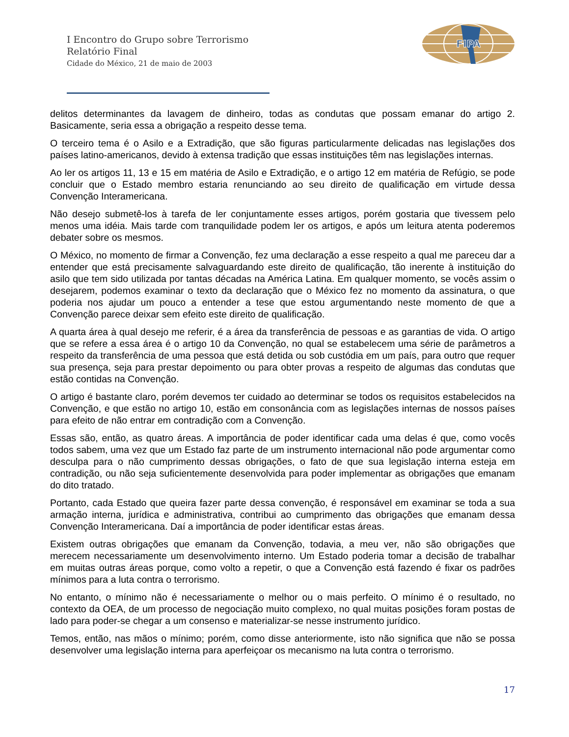I Encontro do Grupo sobre Terrorismo
Relatório Final
Cidade do México, 21 de maio de 2003
FIPA
delitos determinantes da lavagem de dinheiro, todas as condutas que possam emanar do artigo 2. Basicamente, seria essa a obrigação a respeito desse tema.
O terceiro tema é o Asilo e a Extradição, que são figuras particularmente delicadas nas legislações dos países latino-americanos, devido à extensa tradição que essas instituições têm nas legislações internas.
Ao ler os artigos 11, 13 e 15 em matéria de Asilo e Extradição, e o artigo 12 em matéria de Refúgio, se pode concluir que o Estado membro estaria renunciando ao seu direito de qualificação em virtude dessa Convenção Interamericana.
Não desejo submetê-los à tarefa de ler conjuntamente esses artigos, porém gostaria que tivessem pelo menos uma idéia. Mais tarde com tranquilidade podem ler os artigos, e após um leitura atenta poderemos debater sobre os mesmos.
O México, no momento de firmar a Convenção, fez uma declaração a esse respeito a qual me pareceu dar a entender que está precisamente salvaguardando este direito de qualificação, tão inerente à instituição do asilo que tem sido utilizada por tantas décadas na América Latina. Em qualquer momento, se vocês assim o desejarem, podemos examinar o texto da declaração que o México fez no momento da assinatura, o que poderia nos ajudar um pouco a entender a tese que estou argumentando neste momento de que a Convenção parece deixar sem efeito este direito de qualificação.
A quarta área à qual desejo me referir, é a área da transferência de pessoas e as garantias de vida. O artigo que se refere a essa área é o artigo 10 da Convenção, no qual se estabelecem uma série de parâmetros a respeito da transferência de uma pessoa que está detida ou sob custódia em um país, para outro que requer sua presença, seja para prestar depoimento ou para obter provas a respeito de algumas das condutas que estão contidas na Convenção.
O artigo é bastante claro, porém devemos ter cuidado ao determinar se todos os requisitos estabelecidos na Convenção, e que estão no artigo 10, estão em consonância com as legislações internas de nossos países para efeito de não entrar em contradição com a Convenção.
Essas são, então, as quatro áreas. A importância de poder identificar cada uma delas é que, como vocês todos sabem, uma vez que um Estado faz parte de um instrumento internacional não pode argumentar como desculpa para o não cumprimento dessas obrigações, o fato de que sua legislação interna esteja em contradição, ou não seja suficientemente desenvolvida para poder implementar as obrigações que emanam do dito tratado.
Portanto, cada Estado que queira fazer parte dessa convenção, é responsável em examinar se toda a sua armação interna, jurídica e administrativa, contribui ao cumprimento das obrigações que emanam dessa Convenção Interamericana. Daí a importância de poder identificar estas áreas.
Existem outras obrigações que emanam da Convenção, todavia, a meu ver, não são obrigações que merecem necessariamente um desenvolvimento interno. Um Estado poderia tomar a decisão de trabalhar em muitas outras áreas porque, como volto a repetir, o que a Convenção está fazendo é fixar os padrões mínimos para a luta contra o terrorismo.
No entanto, o mínimo não é necessariamente o melhor ou o mais perfeito. O mínimo é o resultado, no contexto da OEA, de um processo de negociação muito complexo, no qual muitas posições foram postas de lado para poder-se chegar a um consenso e materializar-se nesse instrumento jurídico.
Temos, então, nas mãos o mínimo; porém, como disse anteriormente, isto não significa que não se possa desenvolver uma legislação interna para aperfeiçoar os mecanismo na luta contra o terrorismo.
17